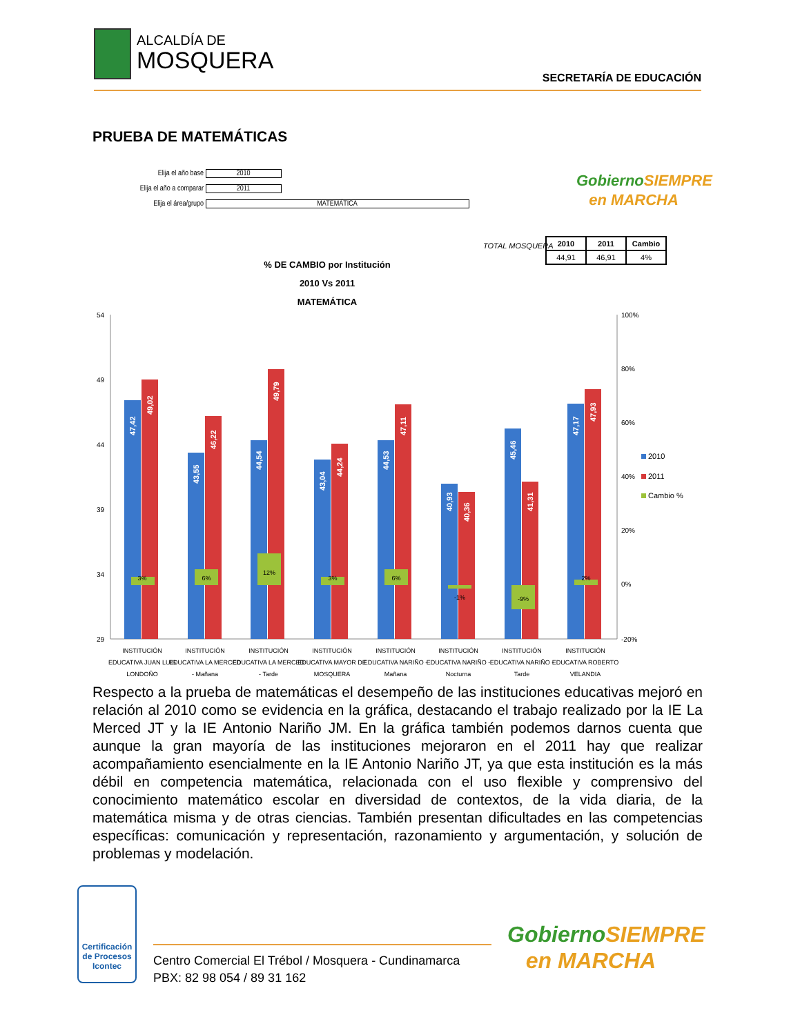ALCALDÍA DE
MOSQUERA
SECRETARÍA DE EDUCACIÓN
PRUEBA DE MATEMÁTICAS
Elija el año base 2010
Elija el año a comparar 2011
Elija el área/grupo MATEMÁTICA
Gobierno SIEMPRE
en MARCHA
TOTAL MOSQUERA
| 2010 | 2011 | Cambio |
| --- | --- | --- |
| 44,91 | 46,91 | 4% |
% DE CAMBIO por Institución
2010 Vs 2011
MATEMÁTICA
54
49
44
39
34
29
100%
80%
60%
40%
20%
0%
-20%
3%
6%
12%
3%
6%
-1%
-9%
2%
47,42
49,02
43,55
46,22
44,54
49,79
43,04
44,24
44,53
47,11
40,93
40,36
45,46
41,31
47,17
47,93
2010
2011
Cambio %
INSTITUCIÓN
EDUCATIVA JUAN LUIS
LONDOÑO
INSTITUCIÓN
EDUCATIVA LA MERCED
- Mañana
INSTITUCIÓN
EDUCATIVA LA MERCED
- Tarde
INSTITUCIÓN
EDUCATIVA MAYOR DE
MOSQUERA
INSTITUCIÓN
EDUCATIVA NARIÑO -
Mañana
INSTITUCIÓN
EDUCATIVA NARIÑO -
Nocturna
INSTITUCIÓN
EDUCATIVA NARIÑO -
Tarde
INSTITUCIÓN
EDUCATIVA ROBERTO
VELANDIA
Respecto a la prueba de matemáticas el desempeño de las instituciones educativas mejoró en relación al 2010 como se evidencia en la gráfica, destacando el trabajo realizado por la IE La Merced JT y la IE Antonio Nariño JM. En la gráfica también podemos darnos cuenta que aunque la gran mayoría de las instituciones mejoraron en el 2011 hay que realizar acompañamiento esencialmente en la IE Antonio Nariño JT, ya que esta institución es la más débil en competencia matemática, relacionada con el uso flexible y comprensivo del conocimiento matemático escolar en diversidad de contextos, de la vida diaria, de la matemática misma y de otras ciencias. También presentan dificultades en las competencias específicas: comunicación y representación, razonamiento y argumentación, y solución de problemas y modelación.
Certificación de Procesos
Icontec
Centro Comercial El Trébol / Mosquera - Cundinamarca
PBX: 82 98 054 / 89 31 162
Gobierno SIEMPRE
en MARCHA